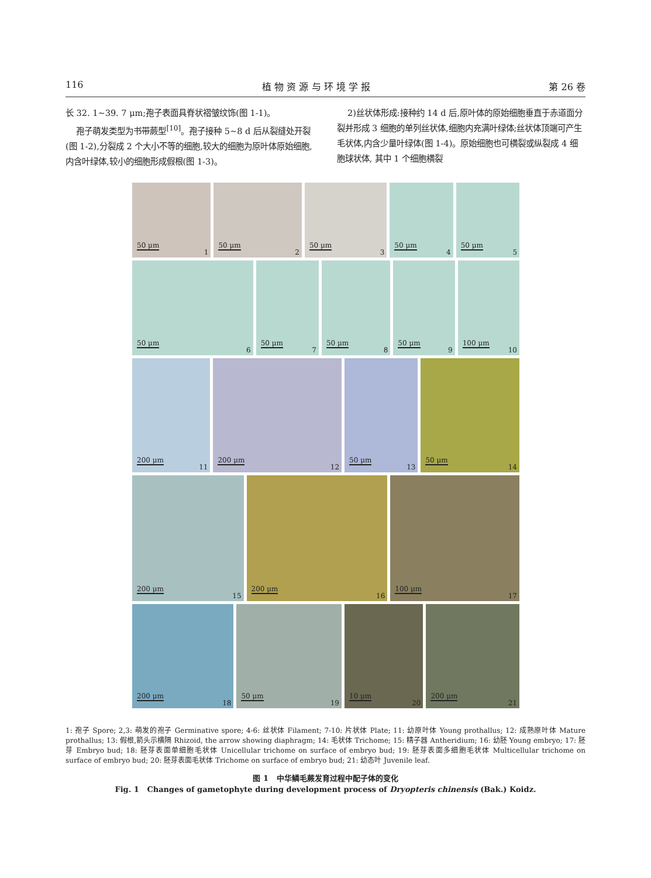116 植 物 资 源 与 环 境 学 报 第 26 卷
长 32. 1~39. 7 μm;孢子表面具脊状褶皱纹饰(图 1-1)。
孢子萌发类型为书带蕨型<sup>[10]</sup>。孢子接种 5~8 d 后从裂缝处开裂(图 1-2),分裂成 2 个大小不等的细胞,较大的细胞为原叶体原始细胞,内含叶绿体,较小的细胞形成假根(图 1-3)。
2)丝状体形成:接种约 14 d 后,原叶体的原始细胞垂直于赤道面分裂并形成 3 细胞的单列丝状体,细胞内充满叶绿体;丝状体顶端可产生毛状体,内含少量叶绿体(图 1-4)。原始细胞也可横裂或纵裂成 4 细胞球状体, 其中 1 个细胞横裂
50 μm
1
50 μm
2
50 μm
3
50 μm
4
50 μm
5
50 μm
6
50 μm
7
50 μm
8
50 μm
9
100 μm
10
200 μm
11
200 μm
12
50 μm
13
50 μm
14
200 μm
15
200 μm
16
100 μm
17
200 μm
18
50 μm
19
10 μm
20
200 μm
21
1: 孢子 Spore; 2,3: 萌发的孢子 Germinative spore; 4-6: 丝状体 Filament; 7-10: 片状体 Plate; 11: 幼原叶体 Young prothallus; 12: 成熟原叶体 Mature prothallus; 13: 假根,箭头示横隔 Rhizoid, the arrow showing diaphragm; 14: 毛状体 Trichome; 15: 精子器 Antheridium; 16: 幼胚 Young embryo; 17: 胚芽 Embryo bud; 18: 胚芽表面单细胞毛状体 Unicellular trichome on surface of embryo bud; 19: 胚芽表面多细胞毛状体 Multicellular trichome on surface of embryo bud; 20: 胚芽表面毛状体 Trichome on surface of embryo bud; 21: 幼态叶 Juvenile leaf.
图 1 中华鳞毛蕨发育过程中配子体的变化
Fig. 1 Changes of gametophyte during development process of Dryopteris chinensis (Bak.) Koidz.